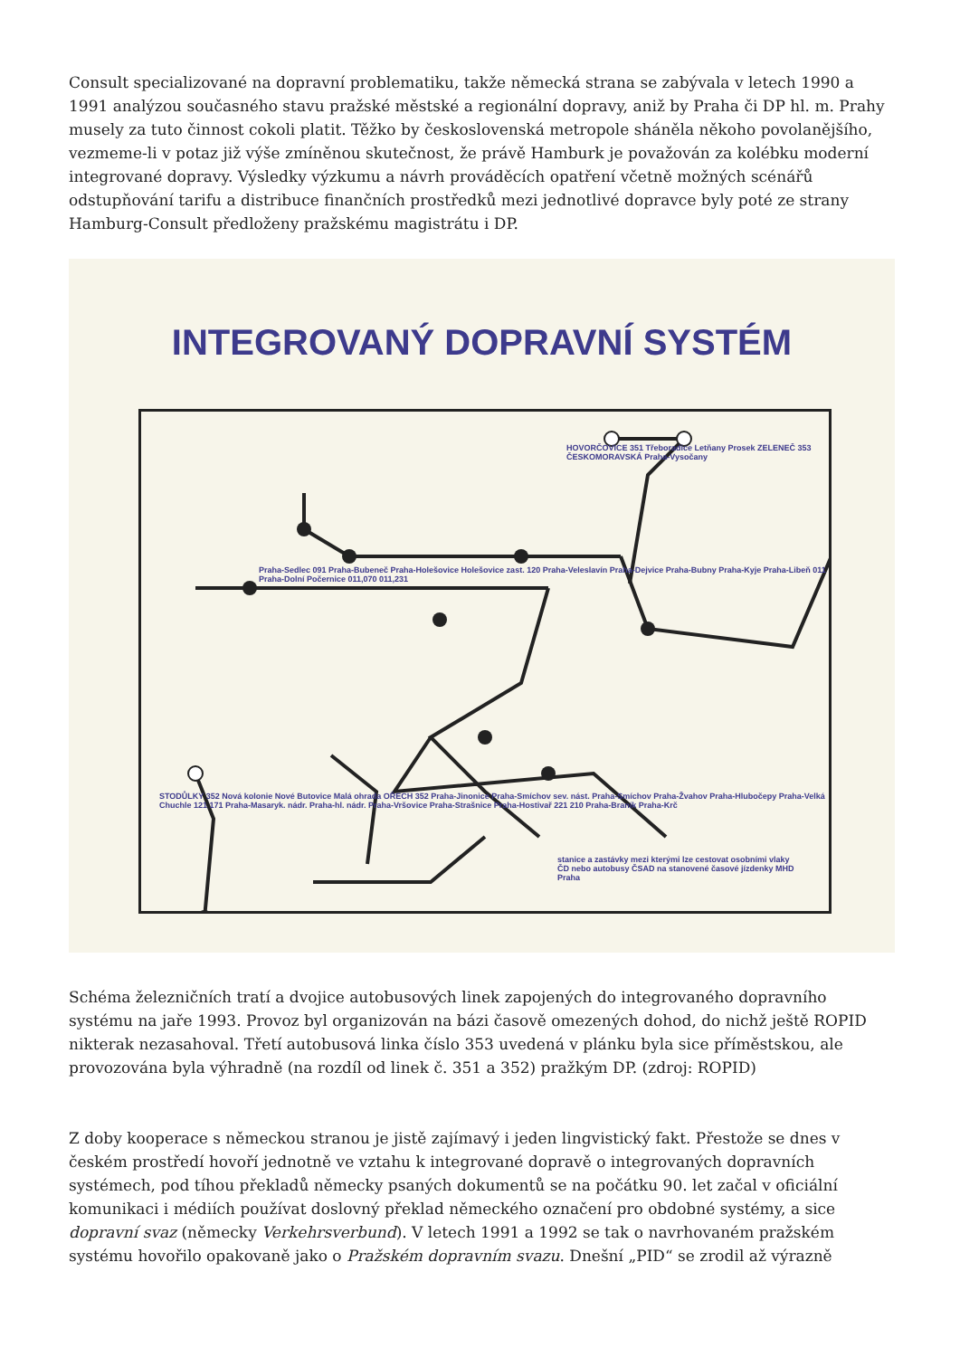Consult specializované na dopravní problematiku, takže německá strana se zabývala v letech 1990 a 1991 analýzou současného stavu pražské městské a regionální dopravy, aniž by Praha či DP hl. m. Prahy musely za tuto činnost cokoli platit. Těžko by československá metropole sháněla někoho povolanějšího, vezmeme-li v potaz již výše zmíněnou skutečnost, že právě Hamburk je považován za kolébku moderní integrované dopravy. Výsledky výzkumu a návrh prováděcích opatření včetně možných scénářů odstupňování tarifu a distribuce finančních prostředků mezi jednotlivé dopravce byly poté ze strany Hamburg-Consult předloženy pražskému magistrátu i DP.
INTEGROVANÝ DOPRAVNÍ SYSTÉM
HOVORČOVICE 351 Třeboradice Letňany Prosek ZELENEČ 353 ČESKOMORAVSKÁ Praha-Vysočany
Praha-Sedlec 091 Praha-Bubeneč Praha-Holešovice Holešovice zast. 120 Praha-Veleslavín Praha-Dejvice Praha-Bubny Praha-Kyje Praha-Libeň 011 Praha-Dolní Počernice 011,070 011,231
STODŮLKY 352 Nová kolonie Nové Butovice Malá ohrada OŘECH 352 Praha-Jinonice Praha-Smíchov sev. nást. Praha-Smíchov Praha-Žvahov Praha-Hlubočepy Praha-Velká Chuchle 121 171 Praha-Masaryk. nádr. Praha-hl. nádr. Praha-Vršovice Praha-Strašnice Praha-Hostivař 221 210 Praha-Braník Praha-Krč
stanice a zastávky mezi kterými lze cestovat osobními vlaky ČD nebo autobusy ČSAD na stanovené časové jízdenky MHD Praha
Schéma železničních tratí a dvojice autobusových linek zapojených do integrovaného dopravního systému na jaře 1993. Provoz byl organizován na bázi časově omezených dohod, do nichž ještě ROPID nikterak nezasahoval. Třetí autobusová linka číslo 353 uvedená v plánku byla sice příměstskou, ale provozována byla výhradně (na rozdíl od linek č. 351 a 352) pražkým DP. (zdroj: ROPID)
Z doby kooperace s německou stranou je jistě zajímavý i jeden lingvistický fakt. Přestože se dnes v českém prostředí hovoří jednotně ve vztahu k integrované dopravě o integrovaných dopravních systémech, pod tíhou překladů německy psaných dokumentů se na počátku 90. let začal v oficiální komunikaci i médiích používat doslovný překlad německého označení pro obdobné systémy, a sice dopravní svaz (německy Verkehrsverbund). V letech 1991 a 1992 se tak o navrhovaném pražském systému hovořilo opakovaně jako o Pražském dopravním svazu. Dnešní „PID“ se zrodil až výrazně